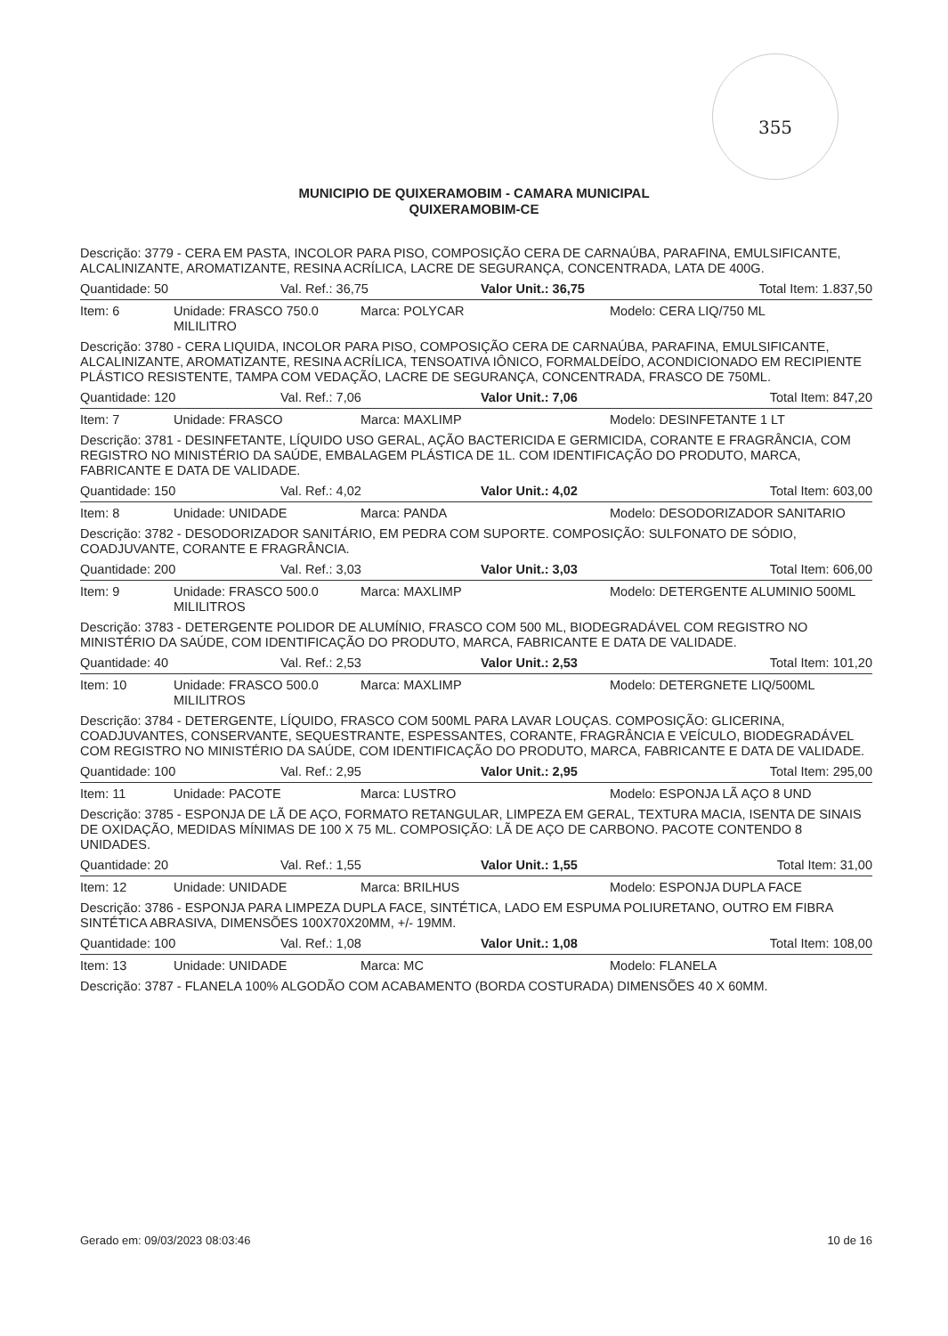355
MUNICIPIO DE QUIXERAMOBIM - CAMARA MUNICIPAL
QUIXERAMOBIM-CE
Descrição: 3779 - CERA EM PASTA, INCOLOR PARA PISO, COMPOSIÇÃO CERA DE CARNAÚBA, PARAFINA, EMULSIFICANTE, ALCALINIZANTE, AROMATIZANTE, RESINA ACRÍLICA, LACRE DE SEGURANÇA, CONCENTRADA, LATA DE 400G.
Quantidade: 50 Val. Ref.: 36,75 Valor Unit.: 36,75 Total Item: 1.837,50
Item: 6 Unidade: FRASCO 750.0 MILILITRO
Marca: POLYCAR Modelo: CERA LIQ/750 ML
Descrição: 3780 - CERA LIQUIDA, INCOLOR PARA PISO, COMPOSIÇÃO CERA DE CARNAÚBA, PARAFINA, EMULSIFICANTE, ALCALINIZANTE, AROMATIZANTE, RESINA ACRÍLICA, TENSOATIVA IÔNICO, FORMALDEÍDO, ACONDICIONADO EM RECIPIENTE PLÁSTICO RESISTENTE, TAMPA COM VEDAÇÃO, LACRE DE SEGURANÇA, CONCENTRADA, FRASCO DE 750ML.
Quantidade: 120 Val. Ref.: 7,06 Valor Unit.: 7,06 Total Item: 847,20
Item: 7 Unidade: FRASCO Marca: MAXLIMP Modelo: DESINFETANTE 1 LT
Descrição: 3781 - DESINFETANTE, LÍQUIDO USO GERAL, AÇÃO BACTERICIDA E GERMICIDA, CORANTE E FRAGRÂNCIA, COM REGISTRO NO MINISTÉRIO DA SAÚDE, EMBALAGEM PLÁSTICA DE 1L. COM IDENTIFICAÇÃO DO PRODUTO, MARCA, FABRICANTE E DATA DE VALIDADE.
Quantidade: 150 Val. Ref.: 4,02 Valor Unit.: 4,02 Total Item: 603,00
Item: 8 Unidade: UNIDADE Marca: PANDA Modelo: DESODORIZADOR SANITARIO
Descrição: 3782 - DESODORIZADOR SANITÁRIO, EM PEDRA COM SUPORTE. COMPOSIÇÃO: SULFONATO DE SÓDIO, COADJUVANTE, CORANTE E FRAGRÂNCIA.
Quantidade: 200 Val. Ref.: 3,03 Valor Unit.: 3,03 Total Item: 606,00
Item: 9 Unidade: FRASCO 500.0 MILILITROS
Marca: MAXLIMP Modelo: DETERGENTE ALUMINIO 500ML
Descrição: 3783 - DETERGENTE POLIDOR DE ALUMÍNIO, FRASCO COM 500 ML, BIODEGRADÁVEL COM REGISTRO NO MINISTÉRIO DA SAÚDE, COM IDENTIFICAÇÃO DO PRODUTO, MARCA, FABRICANTE E DATA DE VALIDADE.
Quantidade: 40 Val. Ref.: 2,53 Valor Unit.: 2,53 Total Item: 101,20
Item: 10 Unidade: FRASCO 500.0 MILILITROS
Marca: MAXLIMP Modelo: DETERGNETE LIQ/500ML
Descrição: 3784 - DETERGENTE, LÍQUIDO, FRASCO COM 500ML PARA LAVAR LOUÇAS. COMPOSIÇÃO: GLICERINA, COADJUVANTES, CONSERVANTE, SEQUESTRANTE, ESPESSANTES, CORANTE, FRAGRÂNCIA E VEÍCULO, BIODEGRADÁVEL COM REGISTRO NO MINISTÉRIO DA SAÚDE, COM IDENTIFICAÇÃO DO PRODUTO, MARCA, FABRICANTE E DATA DE VALIDADE.
Quantidade: 100 Val. Ref.: 2,95 Valor Unit.: 2,95 Total Item: 295,00
Item: 11 Unidade: PACOTE Marca: LUSTRO Modelo: ESPONJA LÃ AÇO 8 UND
Descrição: 3785 - ESPONJA DE LÃ DE AÇO, FORMATO RETANGULAR, LIMPEZA EM GERAL, TEXTURA MACIA, ISENTA DE SINAIS DE OXIDAÇÃO, MEDIDAS MÍNIMAS DE 100 X 75 ML. COMPOSIÇÃO: LÃ DE AÇO DE CARBONO. PACOTE CONTENDO 8 UNIDADES.
Quantidade: 20 Val. Ref.: 1,55 Valor Unit.: 1,55 Total Item: 31,00
Item: 12 Unidade: UNIDADE Marca: BRILHUS Modelo: ESPONJA DUPLA FACE
Descrição: 3786 - ESPONJA PARA LIMPEZA DUPLA FACE, SINTÉTICA, LADO EM ESPUMA POLIURETANO, OUTRO EM FIBRA SINTÉTICA ABRASIVA, DIMENSÕES 100X70X20MM, +/- 19MM.
Quantidade: 100 Val. Ref.: 1,08 Valor Unit.: 1,08 Total Item: 108,00
Item: 13 Unidade: UNIDADE Marca: MC Modelo: FLANELA
Descrição: 3787 - FLANELA 100% ALGODÃO COM ACABAMENTO (BORDA COSTURADA) DIMENSÕES 40 X 60MM.
Gerado em: 09/03/2023 08:03:46 10 de 16